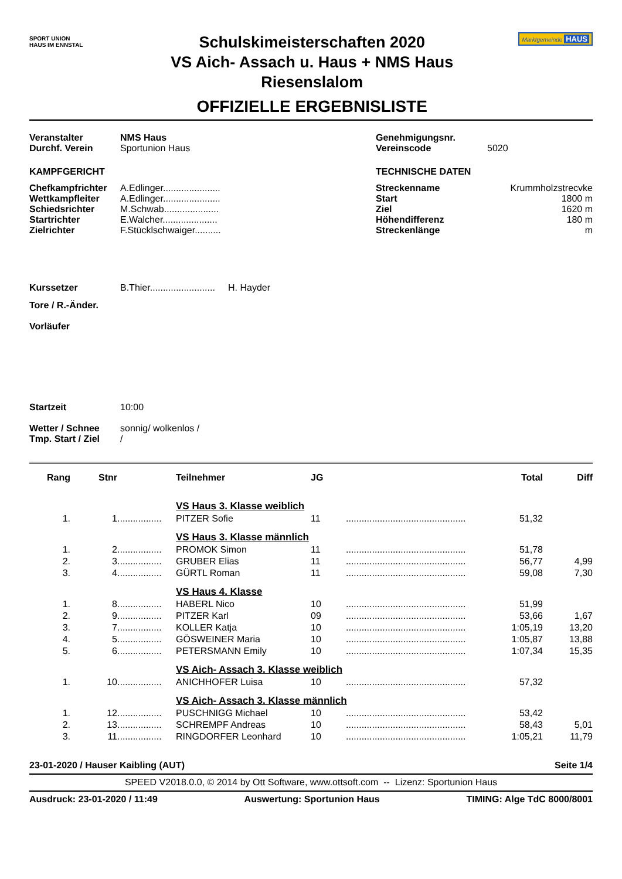SPORT UNION
HAUS IM ENNSTAL
Schulskimeisterschaften 2020
VS Aich- Assach u. Haus + NMS Haus
Riesenslalom
OFFIZIELLE ERGEBNISLISTE
Marktgemeinde HAUS
Veranstalter NMS Haus
Durchf. Verein Sportunion Haus
KAMPFGERICHT
Chefkampfrichter A.Edlinger......................
Wettkampfleiter A.Edlinger......................
Schiedsrichter M.Schwab.....................
Startrichter E.Walcher.....................
Zielrichter F.Stücklschwaiger..........
Genehmigungsnr.
Vereinscode 5020
TECHNISCHE DATEN
Streckenname Krummholzstrecvke
Start 1800 m
Ziel 1620 m
Höhendifferenz 180 m
Streckenlänge m
Kurssetzer B.Thier......................... H. Hayder
Tore / R.-Änder.
Vorläufer
Startzeit 10:00
Wetter / Schnee sonnig/ wolkenlos /
Tmp. Start / Ziel /
| Rang | Stnr | | Teilnehmer | JG | | Total | Diff |
| --- | --- | --- | --- | --- | --- | --- | --- |
| | | | VS Haus 3. Klasse weiblich | | | | |
| 1. | 1 | ................. | PITZER Sofie | 11 | .............................................. | 51,32 | |
| | | | VS Haus 3. Klasse männlich | | | | |
| 1. | 2 | ................. | PROMOK Simon | 11 | .............................................. | 51,78 | |
| 2. | 3 | ................. | GRUBER Elias | 11 | .............................................. | 56,77 | 4,99 |
| 3. | 4 | ................. | GÜRTL Roman | 11 | .............................................. | 59,08 | 7,30 |
| | | | VS Haus 4. Klasse | | | | |
| 1. | 8 | ................. | HABERL Nico | 10 | .............................................. | 51,99 | |
| 2. | 9 | ................. | PITZER Karl | 09 | .............................................. | 53,66 | 1,67 |
| 3. | 7 | ................. | KOLLER Katja | 10 | .............................................. | 1:05,19 | 13,20 |
| 4. | 5 | ................. | GÖSWEINER Maria | 10 | .............................................. | 1:05,87 | 13,88 |
| 5. | 6 | ................. | PETERSMANN Emily | 10 | .............................................. | 1:07,34 | 15,35 |
| | | | VS Aich- Assach 3. Klasse weiblich | | | | |
| 1. | 10 | ................. | ANICHHOFER Luisa | 10 | .............................................. | 57,32 | |
| | | | VS Aich- Assach 3. Klasse männlich | | | | |
| 1. | 12 | ................. | PUSCHNIGG Michael | 10 | .............................................. | 53,42 | |
| 2. | 13 | ................. | SCHREMPF Andreas | 10 | .............................................. | 58,43 | 5,01 |
| 3. | 11 | ................. | RINGDORFER Leonhard | 10 | .............................................. | 1:05,21 | 11,79 |
23-01-2020 / Hauser Kaibling (AUT) Seite 1/4
SPEED V2018.0.0, © 2014 by Ott Software, www.ottsoft.com -- Lizenz: Sportunion Haus
Ausdruck: 23-01-2020 / 11:49 Auswertung: Sportunion Haus TIMING: Alge TdC 8000/8001